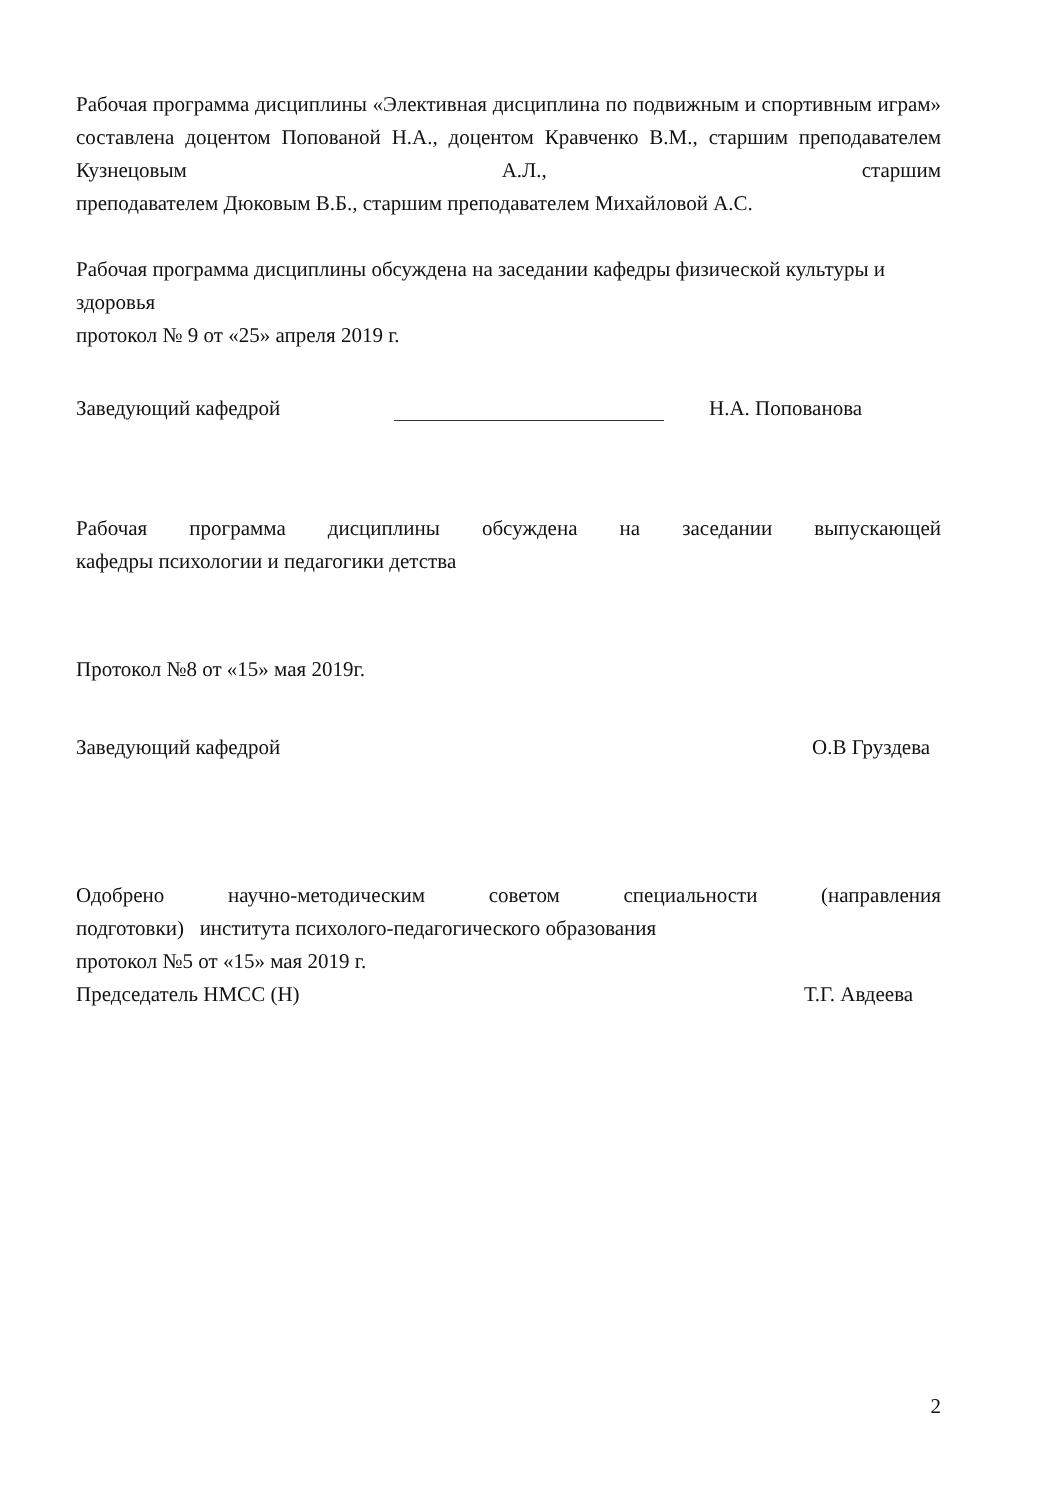Рабочая программа дисциплины «Элективная дисциплина по подвижным и спортивным играм» составлена доцентом Попованой Н.А., доцентом Кравченко В.М., старшим преподавателем Кузнецовым А.Л., старшим
преподавателем Дюковым В.Б., старшим преподавателем Михайловой А.С.
Рабочая программа дисциплины обсуждена на заседании кафедры физической культуры и здоровья
протокол № 9 от «25» апреля 2019 г.
Заведующий кафедрой Н.А. Попованова
Рабочая программа дисциплины обсуждена на заседании выпускающей
кафедры психологии и педагогики детства
Протокол №8 от «15» мая 2019г.
Заведующий кафедрой О.В Груздева
Одобрено научно-методическим советом специальности (направления
подготовки) института психолого-педагогического образования
протокол №5 от «15» мая 2019 г.
Председатель НМСС (Н) Т.Г. Авдеева
2